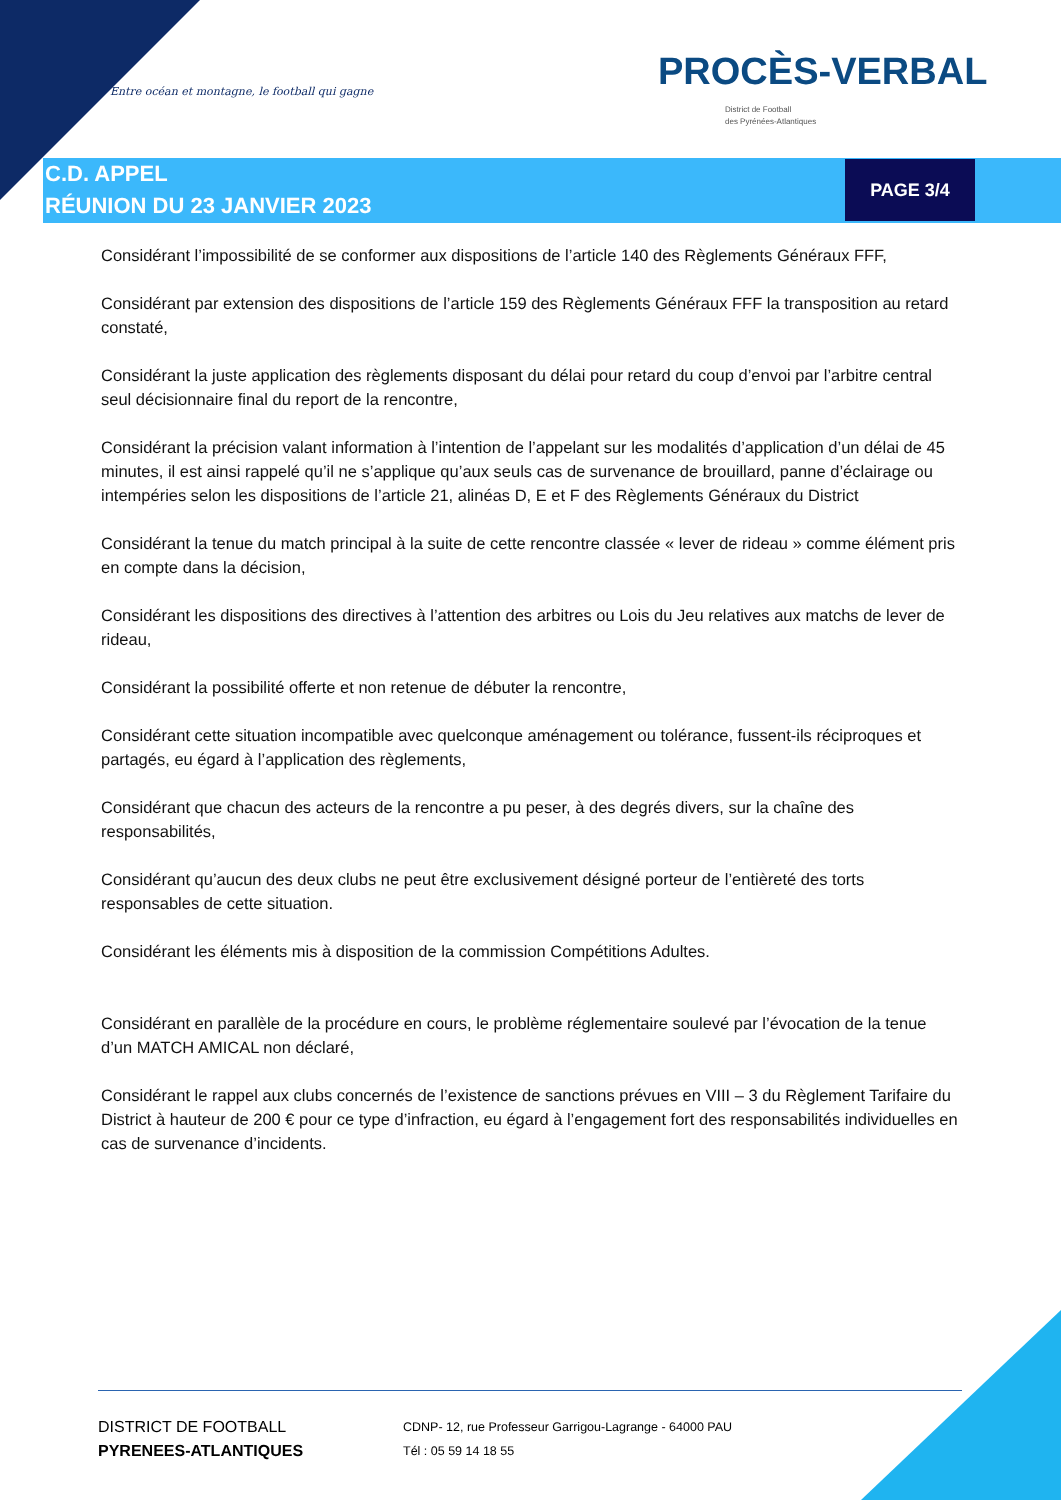Entre océan et montagne, le football qui gagne
PROCÈS-VERBAL
District de Football
des Pyrénées-Atlantiques
C.D. APPEL
RÉUNION DU 23 JANVIER 2023
PAGE 3/4
Considérant l’impossibilité de se conformer aux dispositions de l’article 140 des Règlements Généraux FFF,
Considérant par extension des dispositions de l’article 159 des Règlements Généraux FFF la transposition au retard constaté,
Considérant la juste application des règlements disposant du délai pour retard du coup d’envoi par l’arbitre central seul décisionnaire final du report de la rencontre,
Considérant la précision valant information à l’intention de l’appelant sur les modalités d’application d’un délai de 45 minutes, il est ainsi rappelé qu’il ne s’applique qu’aux seuls cas de survenance de brouillard, panne d’éclairage ou intempéries selon les dispositions de l’article 21, alinéas D, E et F des Règlements Généraux du District
Considérant la tenue du match principal à la suite de cette rencontre classée « lever de rideau » comme élément pris en compte dans la décision,
Considérant les dispositions des directives à l’attention des arbitres ou Lois du Jeu relatives aux matchs de lever de rideau,
Considérant la possibilité offerte et non retenue de débuter la rencontre,
Considérant cette situation incompatible avec quelconque aménagement ou tolérance, fussent-ils réciproques et partagés, eu égard à l’application des règlements,
Considérant que chacun des acteurs de la rencontre a pu peser, à des degrés divers, sur la chaîne des responsabilités,
Considérant qu’aucun des deux clubs ne peut être exclusivement désigné porteur de l’entièreté des torts responsables de cette situation.
Considérant les éléments mis à disposition de la commission Compétitions Adultes.
Considérant en parallèle de la procédure en cours, le problème réglementaire soulevé par l’évocation de la tenue d’un MATCH AMICAL non déclaré,
Considérant le rappel aux clubs concernés de l’existence de sanctions prévues en VIII – 3 du Règlement Tarifaire du District à hauteur de 200 € pour ce type d’infraction, eu égard à l’engagement fort des responsabilités individuelles en cas de survenance d’incidents.
DISTRICT DE FOOTBALL
PYRENEES-ATLANTIQUES
CDNP- 12, rue Professeur Garrigou-Lagrange - 64000 PAU
Tél : 05 59 14 18 55